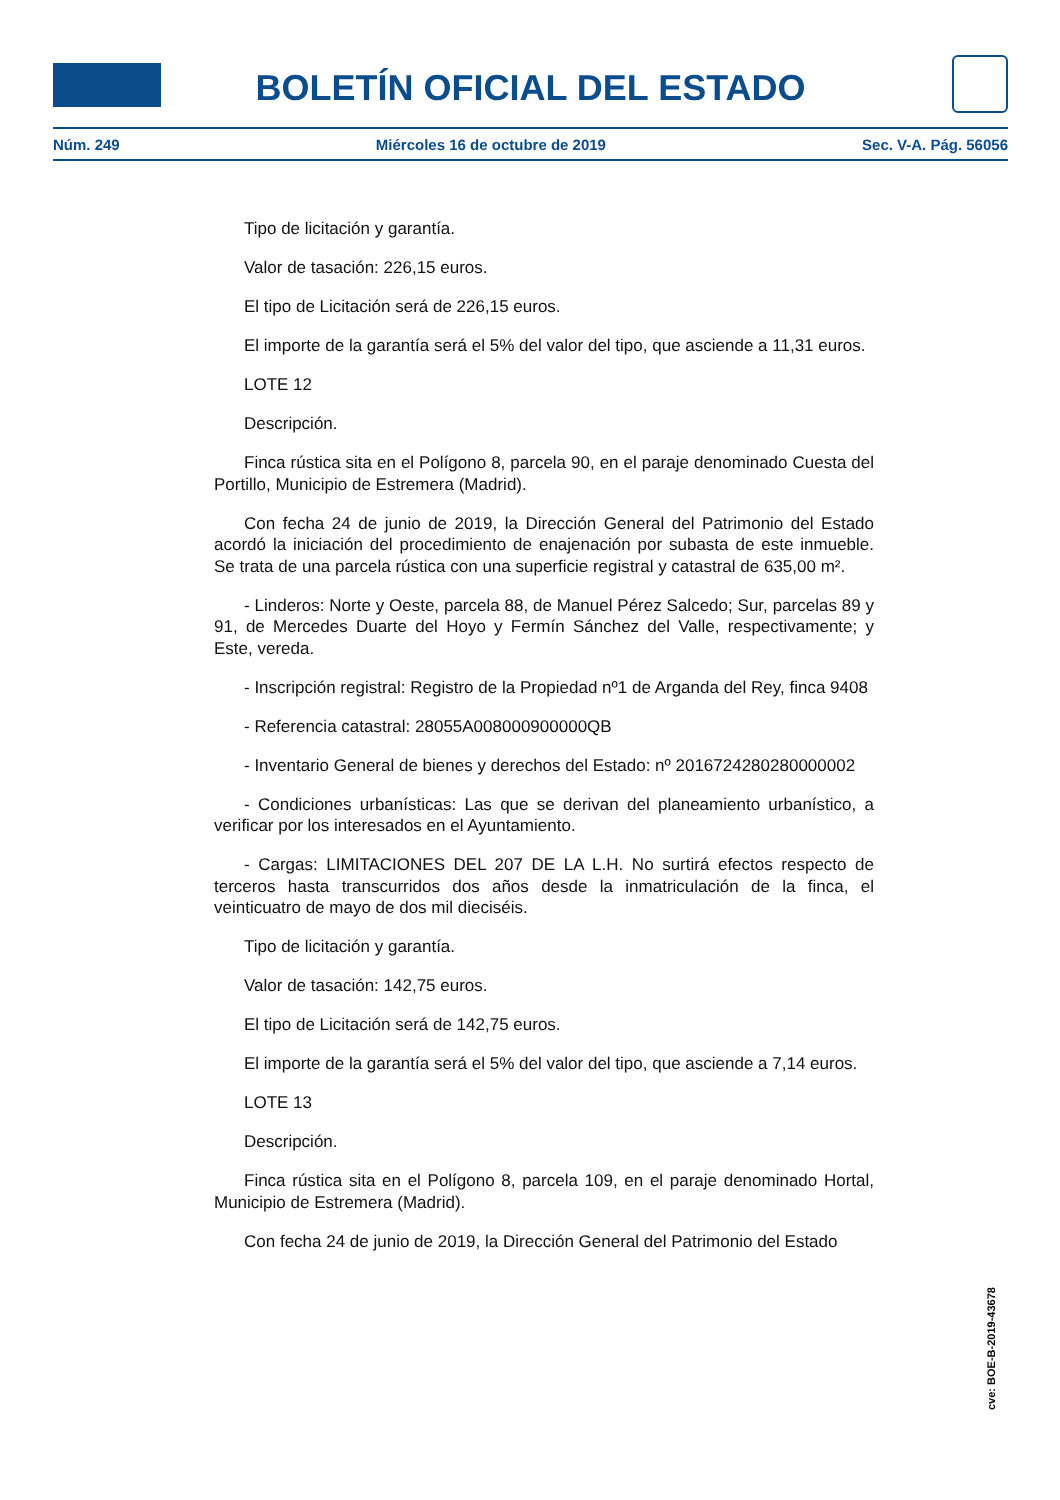BOLETÍN OFICIAL DEL ESTADO
Núm. 249 Miércoles 16 de octubre de 2019 Sec. V-A. Pág. 56056
Tipo de licitación y garantía.
Valor de tasación: 226,15 euros.
El tipo de Licitación será de 226,15 euros.
El importe de la garantía será el 5% del valor del tipo, que asciende a 11,31 euros.
LOTE 12
Descripción.
Finca rústica sita en el Polígono 8, parcela 90, en el paraje denominado Cuesta del Portillo, Municipio de Estremera (Madrid).
Con fecha 24 de junio de 2019, la Dirección General del Patrimonio del Estado acordó la iniciación del procedimiento de enajenación por subasta de este inmueble. Se trata de una parcela rústica con una superficie registral y catastral de 635,00 m².
- Linderos: Norte y Oeste, parcela 88, de Manuel Pérez Salcedo; Sur, parcelas 89 y 91, de Mercedes Duarte del Hoyo y Fermín Sánchez del Valle, respectivamente; y Este, vereda.
- Inscripción registral: Registro de la Propiedad nº1 de Arganda del Rey, finca 9408
- Referencia catastral: 28055A008000900000QB
- Inventario General de bienes y derechos del Estado: nº 2016724280280000002
- Condiciones urbanísticas: Las que se derivan del planeamiento urbanístico, a verificar por los interesados en el Ayuntamiento.
- Cargas: LIMITACIONES DEL 207 DE LA L.H. No surtirá efectos respecto de terceros hasta transcurridos dos años desde la inmatriculación de la finca, el veinticuatro de mayo de dos mil dieciséis.
Tipo de licitación y garantía.
Valor de tasación: 142,75 euros.
El tipo de Licitación será de 142,75 euros.
El importe de la garantía será el 5% del valor del tipo, que asciende a 7,14 euros.
LOTE 13
Descripción.
Finca rústica sita en el Polígono 8, parcela 109, en el paraje denominado Hortal, Municipio de Estremera (Madrid).
Con fecha 24 de junio de 2019, la Dirección General del Patrimonio del Estado
cve: BOE-B-2019-43678